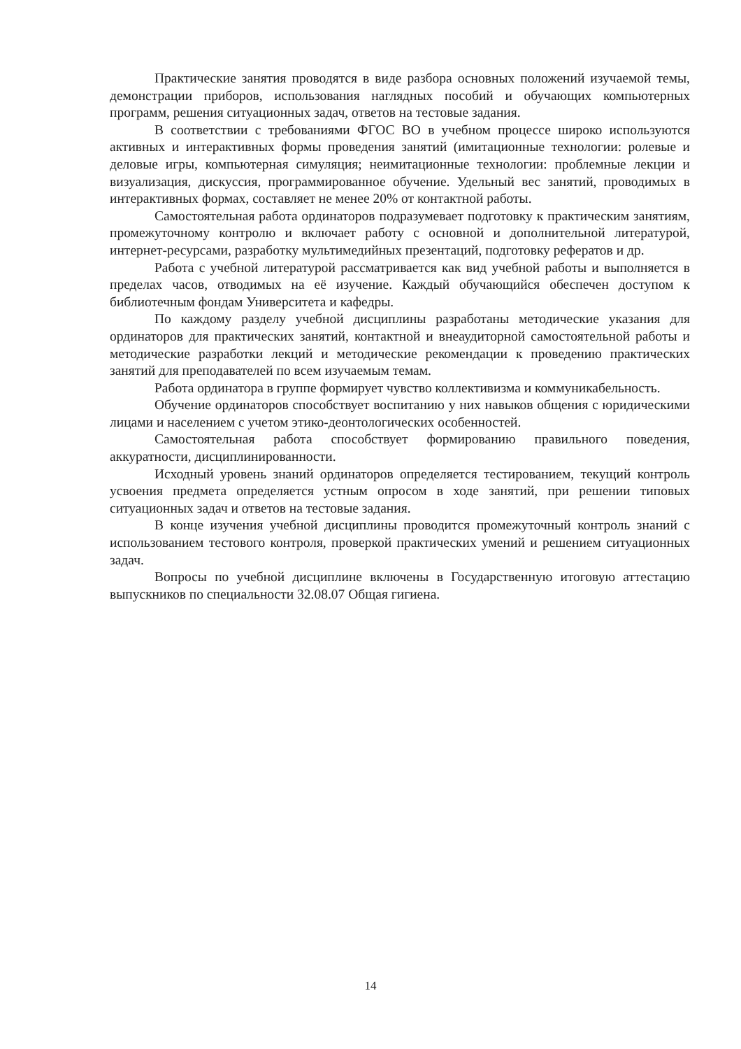Практические занятия проводятся в виде разбора основных положений изучаемой темы, демонстрации приборов, использования наглядных пособий и обучающих компьютерных программ, решения ситуационных задач, ответов на тестовые задания.
В соответствии с требованиями ФГОС ВО в учебном процессе широко используются активных и интерактивных формы проведения занятий (имитационные технологии: ролевые и деловые игры, компьютерная симуляция; неимитационные технологии: проблемные лекции и визуализация, дискуссия, программированное обучение. Удельный вес занятий, проводимых в интерактивных формах, составляет не менее 20% от контактной работы.
Самостоятельная работа ординаторов подразумевает подготовку к практическим занятиям, промежуточному контролю и включает работу с основной и дополнительной литературой, интернет-ресурсами, разработку мультимедийных презентаций, подготовку рефератов и др.
Работа с учебной литературой рассматривается как вид учебной работы и выполняется в пределах часов, отводимых на её изучение. Каждый обучающийся обеспечен доступом к библиотечным фондам Университета и кафедры.
По каждому разделу учебной дисциплины разработаны методические указания для ординаторов для практических занятий, контактной и внеаудиторной самостоятельной работы и методические разработки лекций и методические рекомендации к проведению практических занятий для преподавателей по всем изучаемым темам.
Работа ординатора в группе формирует чувство коллективизма и коммуникабельность.
Обучение ординаторов способствует воспитанию у них навыков общения с юридическими лицами и населением с учетом этико-деонтологических особенностей.
Самостоятельная работа способствует формированию правильного поведения, аккуратности, дисциплинированности.
Исходный уровень знаний ординаторов определяется тестированием, текущий контроль усвоения предмета определяется устным опросом в ходе занятий, при решении типовых ситуационных задач и ответов на тестовые задания.
В конце изучения учебной дисциплины проводится промежуточный контроль знаний с использованием тестового контроля, проверкой практических умений и решением ситуационных задач.
Вопросы по учебной дисциплине включены в Государственную итоговую аттестацию выпускников по специальности 32.08.07 Общая гигиена.
14